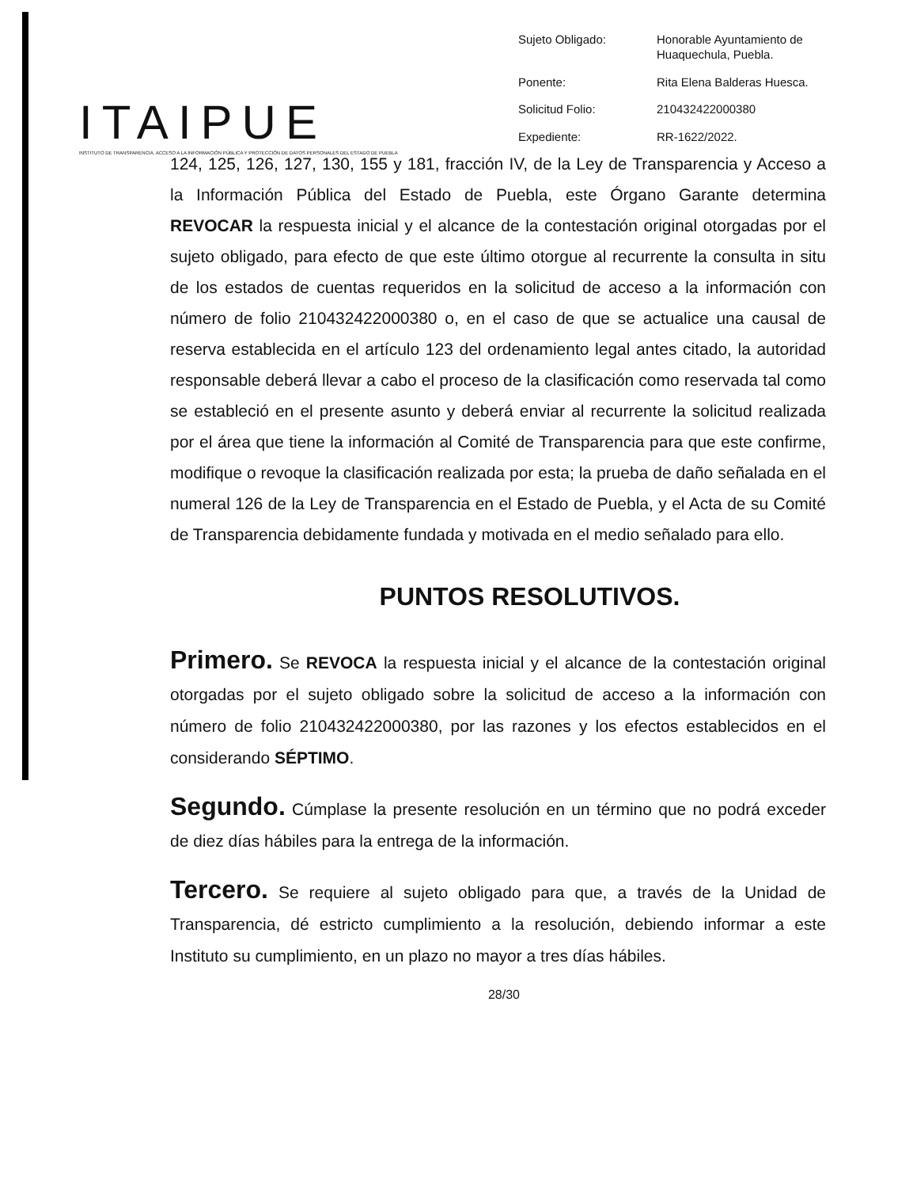ITAIPUE
INSTITUTO DE TRANSPARENCIA, ACCESO A LA INFORMACIÓN PÚBLICA Y PROTECCIÓN DE DATOS PERSONALES DEL ESTADO DE PUEBLA
Sujeto Obligado:
Honorable Ayuntamiento de Huaquechula, Puebla.
Ponente:
Rita Elena Balderas Huesca.
Solicitud Folio:
210432422000380
Expediente:
RR-1622/2022.
124, 125, 126, 127, 130, 155 y 181, fracción IV, de la Ley de Transparencia y Acceso a la Información Pública del Estado de Puebla, este Órgano Garante determina REVOCAR la respuesta inicial y el alcance de la contestación original otorgadas por el sujeto obligado, para efecto de que este último otorgue al recurrente la consulta in situ de los estados de cuentas requeridos en la solicitud de acceso a la información con número de folio 210432422000380 o, en el caso de que se actualice una causal de reserva establecida en el artículo 123 del ordenamiento legal antes citado, la autoridad responsable deberá llevar a cabo el proceso de la clasificación como reservada tal como se estableció en el presente asunto y deberá enviar al recurrente la solicitud realizada por el área que tiene la información al Comité de Transparencia para que este confirme, modifique o revoque la clasificación realizada por esta; la prueba de daño señalada en el numeral 126 de la Ley de Transparencia en el Estado de Puebla, y el Acta de su Comité de Transparencia debidamente fundada y motivada en el medio señalado para ello.
PUNTOS RESOLUTIVOS.
Primero. Se REVOCA la respuesta inicial y el alcance de la contestación original otorgadas por el sujeto obligado sobre la solicitud de acceso a la información con número de folio 210432422000380, por las razones y los efectos establecidos en el considerando SÉPTIMO.
Segundo. Cúmplase la presente resolución en un término que no podrá exceder de diez días hábiles para la entrega de la información.
Tercero. Se requiere al sujeto obligado para que, a través de la Unidad de Transparencia, dé estricto cumplimiento a la resolución, debiendo informar a este Instituto su cumplimiento, en un plazo no mayor a tres días hábiles.
28/30